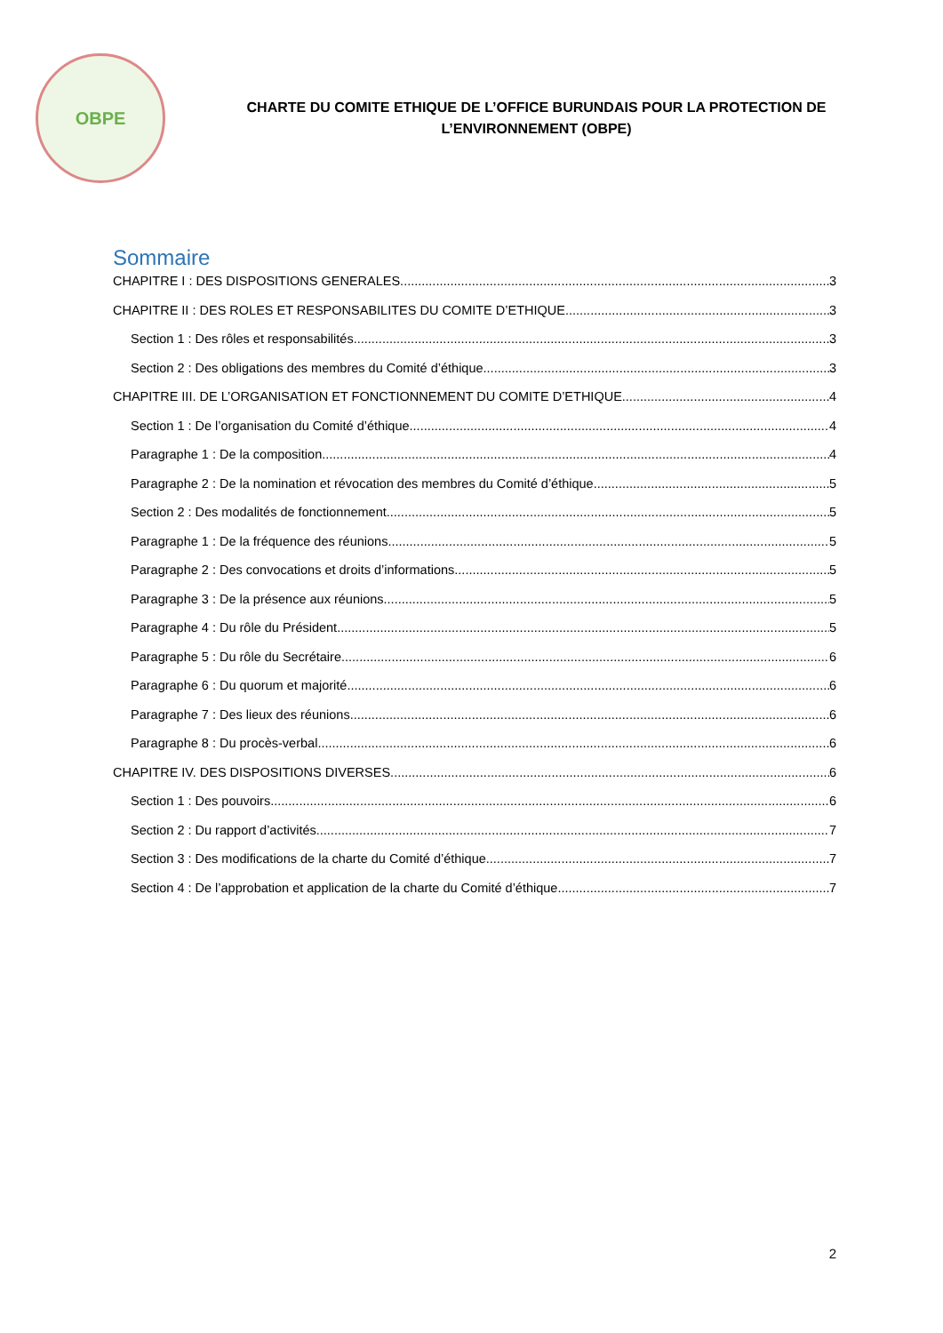OBPE
CHARTE DU COMITE ETHIQUE DE L’OFFICE BURUNDAIS POUR LA PROTECTION DE
L’ENVIRONNEMENT (OBPE)
Sommaire
CHAPITRE I : DES DISPOSITIONS GENERALES 3
CHAPITRE II : DES ROLES ET RESPONSABILITES DU COMITE D’ETHIQUE 3
Section 1 : Des rôles et responsabilités 3
Section 2 : Des obligations des membres du Comité d’éthique 3
CHAPITRE III. DE L’ORGANISATION ET FONCTIONNEMENT DU COMITE D’ETHIQUE 4
Section 1 : De l’organisation du Comité d’éthique 4
Paragraphe 1 : De la composition 4
Paragraphe 2 : De la nomination et révocation des membres du Comité d’éthique 5
Section 2 : Des modalités de fonctionnement 5
Paragraphe 1 : De la fréquence des réunions 5
Paragraphe 2 : Des convocations et droits d’informations 5
Paragraphe 3 : De la présence aux réunions 5
Paragraphe 4 : Du rôle du Président 5
Paragraphe 5 : Du rôle du Secrétaire 6
Paragraphe 6 : Du quorum et majorité 6
Paragraphe 7 : Des lieux des réunions 6
Paragraphe 8 : Du procès-verbal 6
CHAPITRE IV. DES DISPOSITIONS DIVERSES 6
Section 1 : Des pouvoirs 6
Section 2 : Du rapport d’activités 7
Section 3 : Des modifications de la charte du Comité d’éthique 7
Section 4 : De l’approbation et application de la charte du Comité d’éthique 7
2